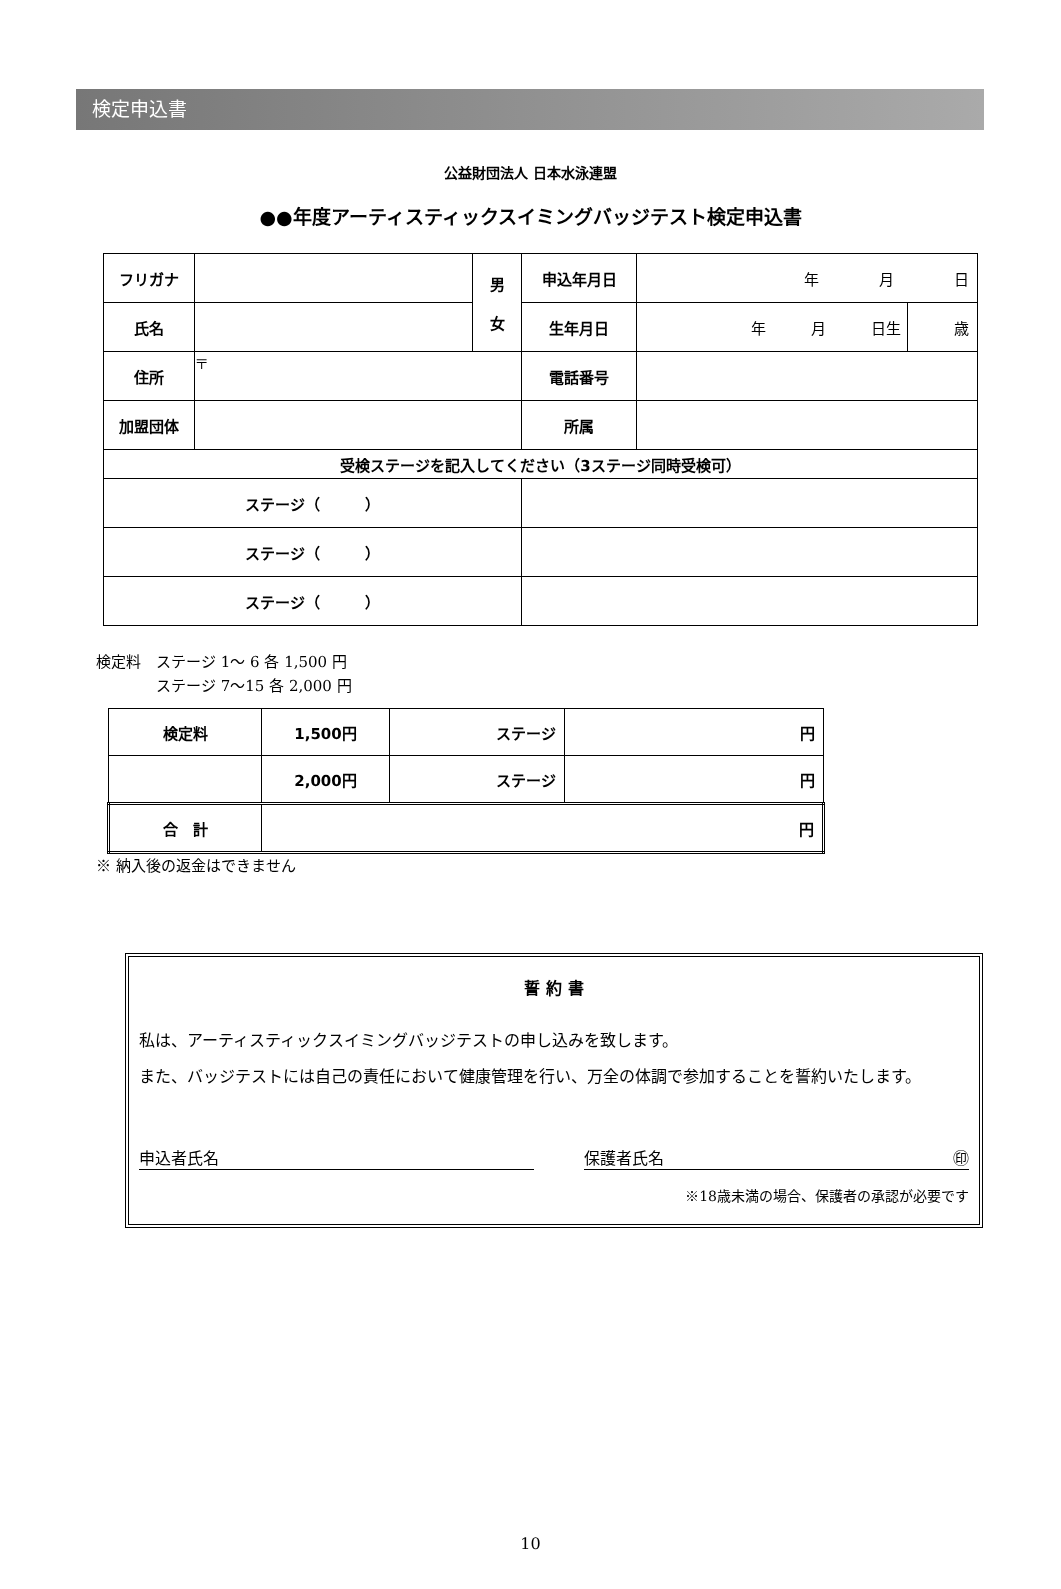検定申込書
公益財団法人 日本水泳連盟
●●年度アーティスティックスイミングバッジテスト検定申込書
| フリガナ | | 男 女 | 申込年月日 | 年 月 日 | |
| 氏名 | | | 生年月日 | 年 月 日生 | 歳 |
| 住所 | 〒 | | 電話番号 | | |
| 加盟団体 | | | 所属 | | |
| 受検ステージを記入してください（3ステージ同時受検可） | | | | | |
| ステージ（ ） | | | | | |
| ステージ（ ） | | | | | |
| ステージ（ ） | | | | | |
検定料　ステージ 1～ 6 各 1,500 円
　　　　ステージ 7～15 各 2,000 円
| 検定料 | 1,500円 | ステージ | 円 |
| | 2,000円 | ステージ | 円 |
| 合 計 | 円 | | |
※ 納入後の返金はできません
誓 約 書
私は、アーティスティックスイミングバッジテストの申し込みを致します。
また、バッジテストには自己の責任において健康管理を行い、万全の体調で参加することを誓約いたします。
申込者氏名 保護者氏名 ㊞
※18歳未満の場合、保護者の承認が必要です
10